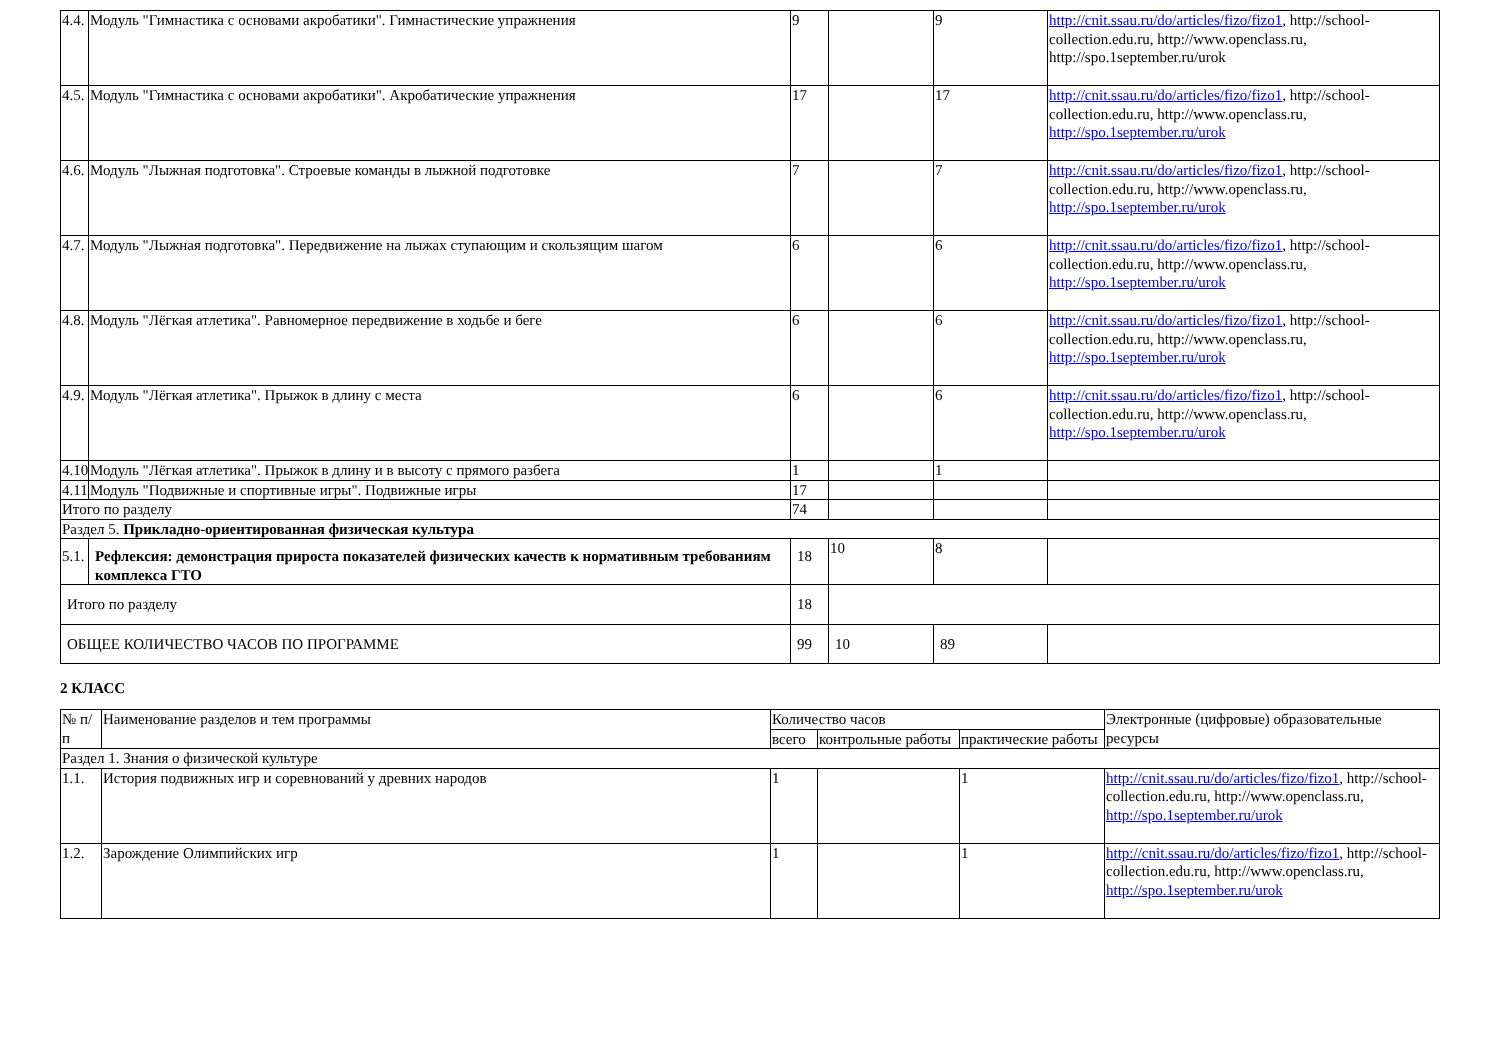| 4.4. | Модуль "Гимнастика с основами акробатики". Гимнастические упражнения | 9 | | 9 | http://cnit.ssau.ru/do/articles/fizo/fizo1 , http://school-collection.edu.ru, http://www.openclass.ru, http://spo.1september.ru/urok |
| 4.5. | Модуль "Гимнастика с основами акробатики". Акробатические упражнения | 17 | | 17 | http://cnit.ssau.ru/do/articles/fizo/fizo1 , http://school-collection.edu.ru, http://www.openclass.ru, http://spo.1september.ru/urok |
| 4.6. | Модуль "Лыжная подготовка". Строевые команды в лыжной подготовке | 7 | | 7 | http://cnit.ssau.ru/do/articles/fizo/fizo1 , http://school-collection.edu.ru, http://www.openclass.ru, http://spo.1september.ru/urok |
| 4.7. | Модуль "Лыжная подготовка". Передвижение на лыжах ступающим и скользящим шагом | 6 | | 6 | http://cnit.ssau.ru/do/articles/fizo/fizo1 , http://school-collection.edu.ru, http://www.openclass.ru, http://spo.1september.ru/urok |
| 4.8. | Модуль "Лёгкая атлетика". Равномерное передвижение в ходьбе и беге | 6 | | 6 | http://cnit.ssau.ru/do/articles/fizo/fizo1 , http://school-collection.edu.ru, http://www.openclass.ru, http://spo.1september.ru/urok |
| 4.9. | Модуль "Лёгкая атлетика". Прыжок в длину с места | 6 | | 6 | http://cnit.ssau.ru/do/articles/fizo/fizo1 , http://school-collection.edu.ru, http://www.openclass.ru, http://spo.1september.ru/urok |
| 4.10 | Модуль "Лёгкая атлетика". Прыжок в длину и в высоту с прямого разбега | 1 | | 1 | |
| 4.11 | Модуль "Подвижные и спортивные игры". Подвижные игры | 17 | | | |
| Итого по разделу | | 74 | | | |
| Раздел 5. Прикладно-ориентированная физическая культура | | | | | |
| 5.1. | Рефлексия: демонстрация прироста показателей физических качеств к нормативным требованиям комплекса ГТО | 18 | 10 | 8 | |
| Итого по разделу | | 18 | | | |
| ОБЩЕЕ КОЛИЧЕСТВО ЧАСОВ ПО ПРОГРАММЕ | | 99 | 10 | 89 | |
2 КЛАСС
| № п/п | Наименование разделов и тем программы | Количество часов | | | Электронные (цифровые) образовательные ресурсы |
| --- | --- | --- | --- | --- | --- |
| | | всего | контрольные работы | практические работы | |
| Раздел 1. Знания о физической культуре | | | | | |
| 1.1. | История подвижных игр и соревнований у древних народов | 1 | | 1 | http://cnit.ssau.ru/do/articles/fizo/fizo1 , http://school-collection.edu.ru, http://www.openclass.ru, http://spo.1september.ru/urok |
| 1.2. | Зарождение Олимпийских игр | 1 | | 1 | http://cnit.ssau.ru/do/articles/fizo/fizo1 , http://school-collection.edu.ru, http://www.openclass.ru, http://spo.1september.ru/urok |